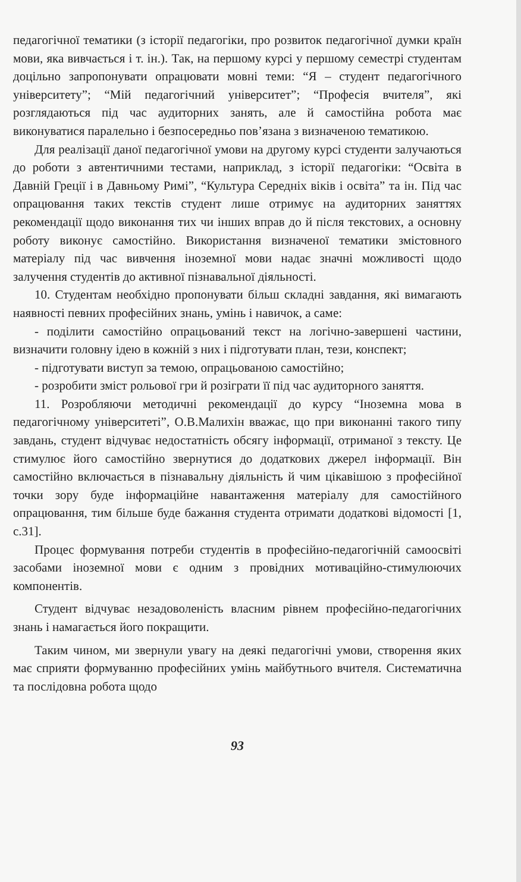педагогічної тематики (з історії педагогіки, про розвиток педагогічної думки країн мови, яка вивчається і т. ін.). Так, на першому курсі у першому семестрі студентам доцільно запропонувати опрацювати мовні теми: “Я – студент педагогічного університету”; “Мій педагогічний університет”; “Професія вчителя”, які розглядаються під час аудиторних занять, але й самостійна робота має виконуватися паралельно і безпосередньо пов’язана з визначеною тематикою.
Для реалізації даної педагогічної умови на другому курсі студенти залучаються до роботи з автентичними тестами, наприклад, з історії педагогіки: “Освіта в Давній Греції і в Давньому Римі”, “Культура Середніх віків і освіта” та ін. Під час опрацювання таких текстів студент лише отримує на аудиторних заняттях рекомендації щодо виконання тих чи інших вправ до й після текстових, а основну роботу виконує самостійно. Використання визначеної тематики змістовного матеріалу під час вивчення іноземної мови надає значні можливості щодо залучення студентів до активної пізнавальної діяльності.
10. Студентам необхідно пропонувати більш складні завдання, які вимагають наявності певних професійних знань, умінь і навичок, а саме:
- поділити самостійно опрацьований текст на логічно-завершені частини, визначити головну ідею в кожній з них і підготувати план, тези, конспект;
- підготувати виступ за темою, опрацьованою самостійно;
- розробити зміст рольової гри й розіграти її під час аудиторного заняття.
11. Розробляючи методичні рекомендації до курсу “Іноземна мова в педагогічному університеті”, О.В.Малихін вважає, що при виконанні такого типу завдань, студент відчуває недостатність обсягу інформації, отриманої з тексту. Це стимулює його самостійно звернутися до додаткових джерел інформації. Він самостійно включається в пізнавальну діяльність й чим цікавішою з професійної точки зору буде інформаційне навантаження матеріалу для самостійного опрацювання, тим більше буде бажання студента отримати додаткові відомості [1, с.31].
Процес формування потреби студентів в професійно-педагогічній самоосвіті засобами іноземної мови є одним з провідних мотиваційно-стимулюючих компонентів.
Студент відчуває незадоволеність власним рівнем професійно-педагогічних знань і намагається його покращити.
Таким чином, ми звернули увагу на деякі педагогічні умови, створення яких має сприяти формуванню професійних умінь майбутнього вчителя. Систематична та послідовна робота щодо
93